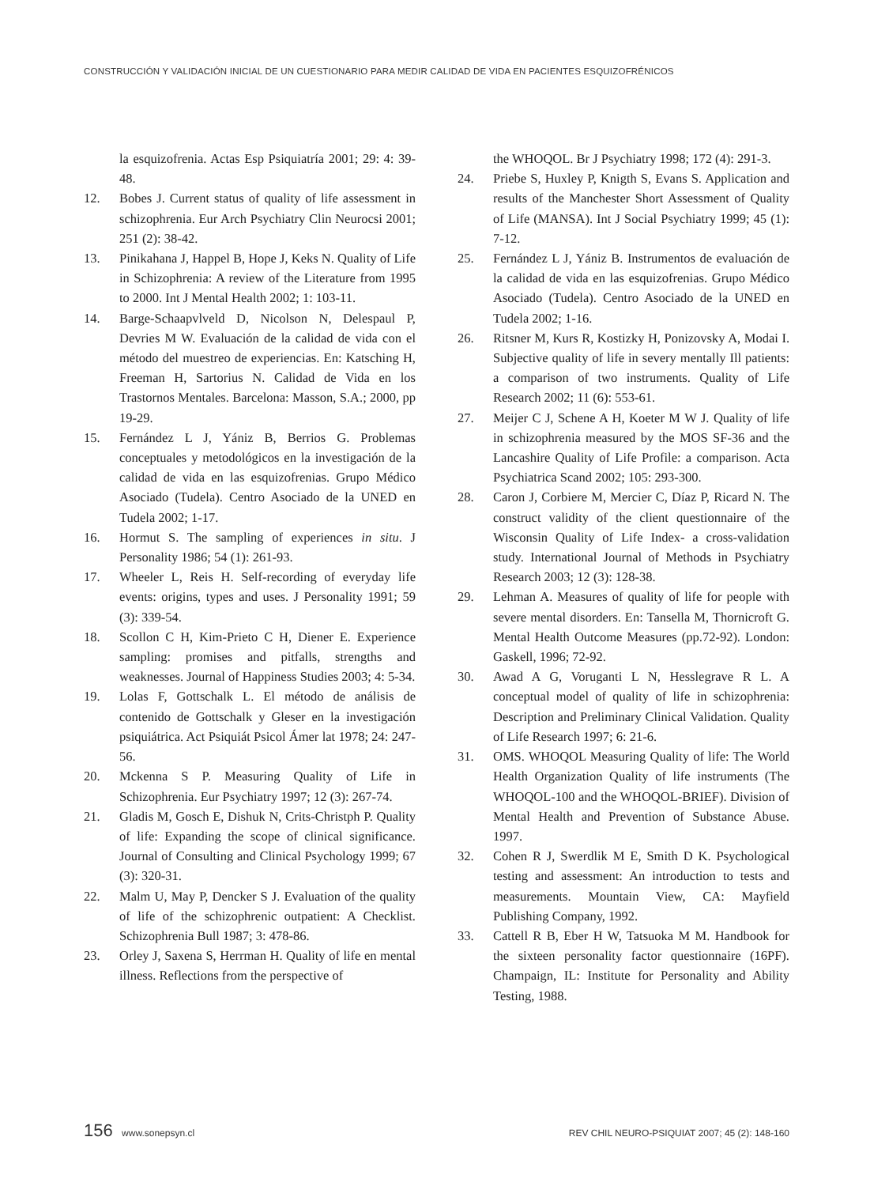CONSTRUCCIÓN Y VALIDACIÓN INICIAL DE UN CUESTIONARIO PARA MEDIR CALIDAD DE VIDA EN PACIENTES ESQUIZOFRÉNICOS
la esquizofrenia. Actas Esp Psiquiatría 2001; 29: 4: 39-48.
12. Bobes J. Current status of quality of life assessment in schizophrenia. Eur Arch Psychiatry Clin Neurocsi 2001; 251 (2): 38-42.
13. Pinikahana J, Happel B, Hope J, Keks N. Quality of Life in Schizophrenia: A review of the Literature from 1995 to 2000. Int J Mental Health 2002; 1: 103-11.
14. Barge-Schaapvlveld D, Nicolson N, Delespaul P, Devries M W. Evaluación de la calidad de vida con el método del muestreo de experiencias. En: Katsching H, Freeman H, Sartorius N. Calidad de Vida en los Trastornos Mentales. Barcelona: Masson, S.A.; 2000, pp 19-29.
15. Fernández L J, Yániz B, Berrios G. Problemas conceptuales y metodológicos en la investigación de la calidad de vida en las esquizofrenias. Grupo Médico Asociado (Tudela). Centro Asociado de la UNED en Tudela 2002; 1-17.
16. Hormut S. The sampling of experiences in situ. J Personality 1986; 54 (1): 261-93.
17. Wheeler L, Reis H. Self-recording of everyday life events: origins, types and uses. J Personality 1991; 59 (3): 339-54.
18. Scollon C H, Kim-Prieto C H, Diener E. Experience sampling: promises and pitfalls, strengths and weaknesses. Journal of Happiness Studies 2003; 4: 5-34.
19. Lolas F, Gottschalk L. El método de análisis de contenido de Gottschalk y Gleser en la investigación psiquiátrica. Act Psiquiát Psicol Ámer lat 1978; 24: 247-56.
20. Mckenna S P. Measuring Quality of Life in Schizophrenia. Eur Psychiatry 1997; 12 (3): 267-74.
21. Gladis M, Gosch E, Dishuk N, Crits-Christph P. Quality of life: Expanding the scope of clinical significance. Journal of Consulting and Clinical Psychology 1999; 67 (3): 320-31.
22. Malm U, May P, Dencker S J. Evaluation of the quality of life of the schizophrenic outpatient: A Checklist. Schizophrenia Bull 1987; 3: 478-86.
23. Orley J, Saxena S, Herrman H. Quality of life en mental illness. Reflections from the perspective of
the WHOQOL. Br J Psychiatry 1998; 172 (4): 291-3.
24. Priebe S, Huxley P, Knigth S, Evans S. Application and results of the Manchester Short Assessment of Quality of Life (MANSA). Int J Social Psychiatry 1999; 45 (1): 7-12.
25. Fernández L J, Yániz B. Instrumentos de evaluación de la calidad de vida en las esquizofrenias. Grupo Médico Asociado (Tudela). Centro Asociado de la UNED en Tudela 2002; 1-16.
26. Ritsner M, Kurs R, Kostizky H, Ponizovsky A, Modai I. Subjective quality of life in severy mentally Ill patients: a comparison of two instruments. Quality of Life Research 2002; 11 (6): 553-61.
27. Meijer C J, Schene A H, Koeter M W J. Quality of life in schizophrenia measured by the MOS SF-36 and the Lancashire Quality of Life Profile: a comparison. Acta Psychiatrica Scand 2002; 105: 293-300.
28. Caron J, Corbiere M, Mercier C, Díaz P, Ricard N. The construct validity of the client questionnaire of the Wisconsin Quality of Life Index- a cross-validation study. International Journal of Methods in Psychiatry Research 2003; 12 (3): 128-38.
29. Lehman A. Measures of quality of life for people with severe mental disorders. En: Tansella M, Thornicroft G. Mental Health Outcome Measures (pp.72-92). London: Gaskell, 1996; 72-92.
30. Awad A G, Voruganti L N, Hesslegrave R L. A conceptual model of quality of life in schizophrenia: Description and Preliminary Clinical Validation. Quality of Life Research 1997; 6: 21-6.
31. OMS. WHOQOL Measuring Quality of life: The World Health Organization Quality of life instruments (The WHOQOL-100 and the WHOQOL-BRIEF). Division of Mental Health and Prevention of Substance Abuse. 1997.
32. Cohen R J, Swerdlik M E, Smith D K. Psychological testing and assessment: An introduction to tests and measurements. Mountain View, CA: Mayfield Publishing Company, 1992.
33. Cattell R B, Eber H W, Tatsuoka M M. Handbook for the sixteen personality factor questionnaire (16PF). Champaign, IL: Institute for Personality and Ability Testing, 1988.
156 www.sonepsyn.cl REV CHIL NEURO-PSIQUIAT 2007; 45 (2): 148-160